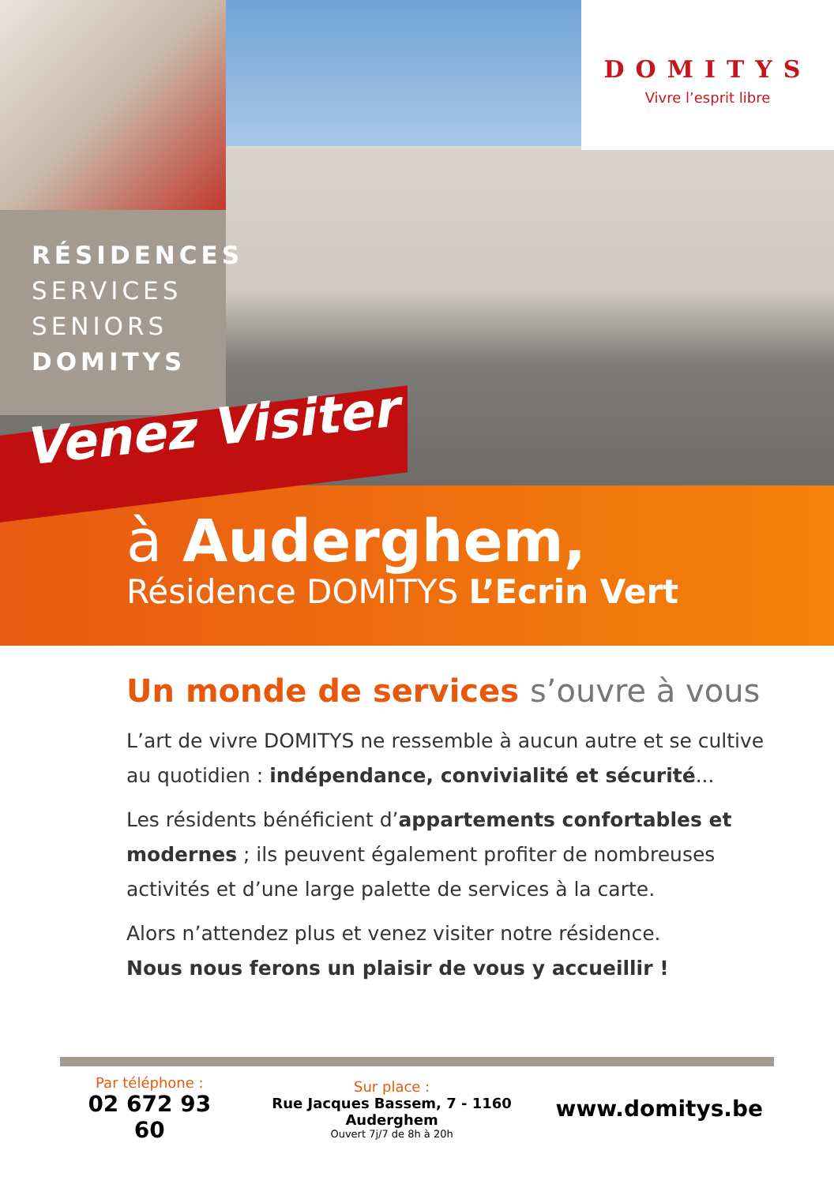RÉSIDENCES
SERVICES
SENIORS
DOMITYS
DOMITYS
Vivre l’esprit libre
Venez Visiter
à Auderghem,
Résidence DOMITYS L’Ecrin Vert
Un monde de services s’ouvre à vous
L’art de vivre DOMITYS ne ressemble à aucun autre et se cultive au quotidien : indépendance, convivialité et sécurité...
Les résidents bénéficient d’appartements confortables et modernes ; ils peuvent également profiter de nombreuses activités et d’une large palette de services à la carte.
Alors n’attendez plus et venez visiter notre résidence.
Nous nous ferons un plaisir de vous y accueillir !
Par téléphone :
02 672 93 60
Sur place :
Rue Jacques Bassem, 7 - 1160 Auderghem
Ouvert 7j/7 de 8h à 20h
www.domitys.be